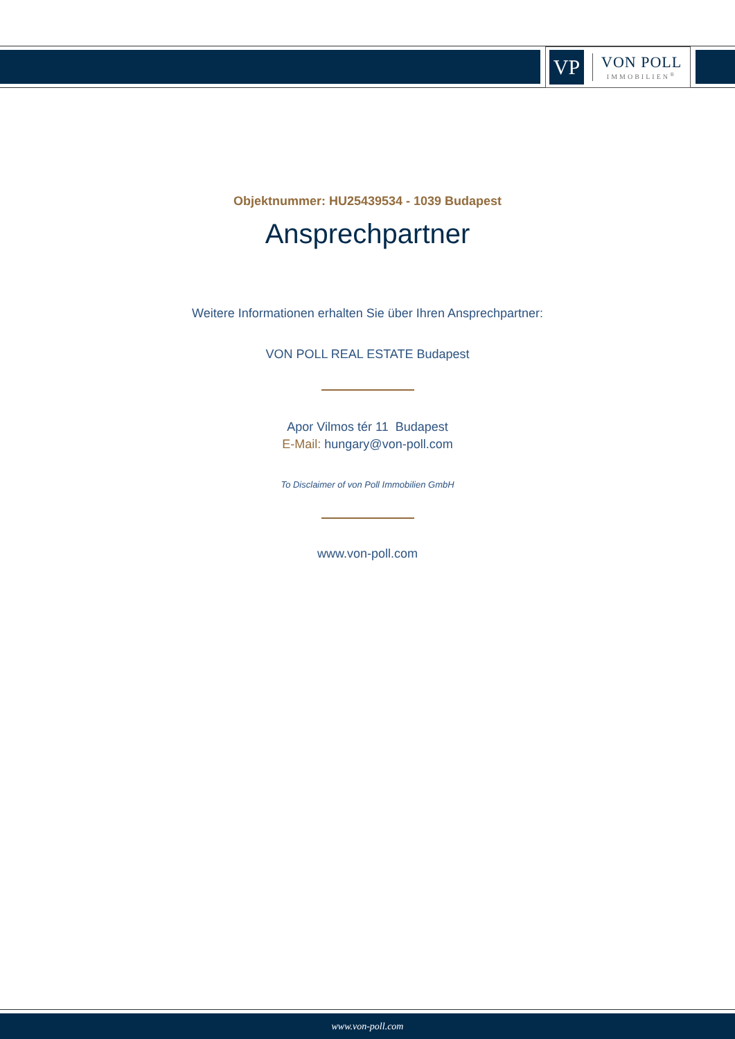VP
VON POLL
IMMOBILIEN<sup>®</sup>
Objektnummer: HU25439534 - 1039 Budapest
Ansprechpartner
Weitere Informationen erhalten Sie über Ihren Ansprechpartner:
VON POLL REAL ESTATE Budapest
Apor Vilmos tér 11 Budapest
E-Mail: hungary@von-poll.com
To Disclaimer of von Poll Immobilien GmbH
www.von-poll.com
www.von-poll.com